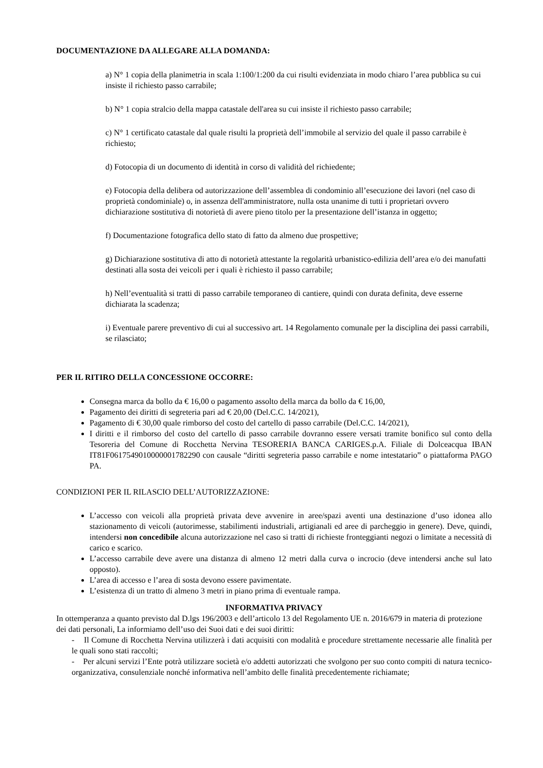DOCUMENTAZIONE DA ALLEGARE ALLA DOMANDA:
a) N° 1 copia della planimetria in scala 1:100/1:200 da cui risulti evidenziata in modo chiaro l’area pubblica su cui insiste il richiesto passo carrabile;
b) N° 1 copia stralcio della mappa catastale dell'area su cui insiste il richiesto passo carrabile;
c) N° 1 certificato catastale dal quale risulti la proprietà dell’immobile al servizio del quale il passo carrabile è richiesto;
d) Fotocopia di un documento di identità in corso di validità del richiedente;
e) Fotocopia della delibera od autorizzazione dell’assemblea di condominio all’esecuzione dei lavori (nel caso di proprietà condominiale) o, in assenza dell'amministratore, nulla osta unanime di tutti i proprietari ovvero dichiarazione sostitutiva di notorietà di avere pieno titolo per la presentazione dell’istanza in oggetto;
f) Documentazione fotografica dello stato di fatto da almeno due prospettive;
g) Dichiarazione sostitutiva di atto di notorietà attestante la regolarità urbanistico-edilizia dell’area e/o dei manufatti destinati alla sosta dei veicoli per i quali è richiesto il passo carrabile;
h) Nell’eventualità si tratti di passo carrabile temporaneo di cantiere, quindi con durata definita, deve esserne dichiarata la scadenza;
i) Eventuale parere preventivo di cui al successivo art. 14 Regolamento comunale per la disciplina dei passi carrabili, se rilasciato;
PER IL RITIRO DELLA CONCESSIONE OCCORRE:
Consegna marca da bollo da € 16,00 o pagamento assolto della marca da bollo da € 16,00,
Pagamento dei diritti di segreteria pari ad € 20,00 (Del.C.C. 14/2021),
Pagamento di € 30,00 quale rimborso del costo del cartello di passo carrabile (Del.C.C. 14/2021),
I diritti e il rimborso del costo del cartello di passo carrabile dovranno essere versati tramite bonifico sul conto della Tesoreria del Comune di Rocchetta Nervina TESORERIA BANCA CARIGES.p.A. Filiale di Dolceacqua IBAN IT81F0617549010000001782290 con causale “diritti segreteria passo carrabile e nome intestatario” o piattaforma PAGO PA.
CONDIZIONI PER IL RILASCIO DELL’AUTORIZZAZIONE:
L’accesso con veicoli alla proprietà privata deve avvenire in aree/spazi aventi una destinazione d’uso idonea allo stazionamento di veicoli (autorimesse, stabilimenti industriali, artigianali ed aree di parcheggio in genere). Deve, quindi, intendersi non concedibile alcuna autorizzazione nel caso si tratti di richieste fronteggianti negozi o limitate a necessità di carico e scarico.
L’accesso carrabile deve avere una distanza di almeno 12 metri dalla curva o incrocio (deve intendersi anche sul lato opposto).
L’area di accesso e l’area di sosta devono essere pavimentate.
L’esistenza di un tratto di almeno 3 metri in piano prima di eventuale rampa.
INFORMATIVA PRIVACY
In ottemperanza a quanto previsto dal D.lgs 196/2003 e dell’articolo 13 del Regolamento UE n. 2016/679 in materia di protezione dei dati personali, La informiamo dell’uso dei Suoi dati e dei suoi diritti:
- Il Comune di Rocchetta Nervina utilizzerà i dati acquisiti con modalità e procedure strettamente necessarie alle finalità per le quali sono stati raccolti;
- Per alcuni servizi l’Ente potrà utilizzare società e/o addetti autorizzati che svolgono per suo conto compiti di natura tecnico-organizzativa, consulenziale nonché informativa nell’ambito delle finalità precedentemente richiamate;